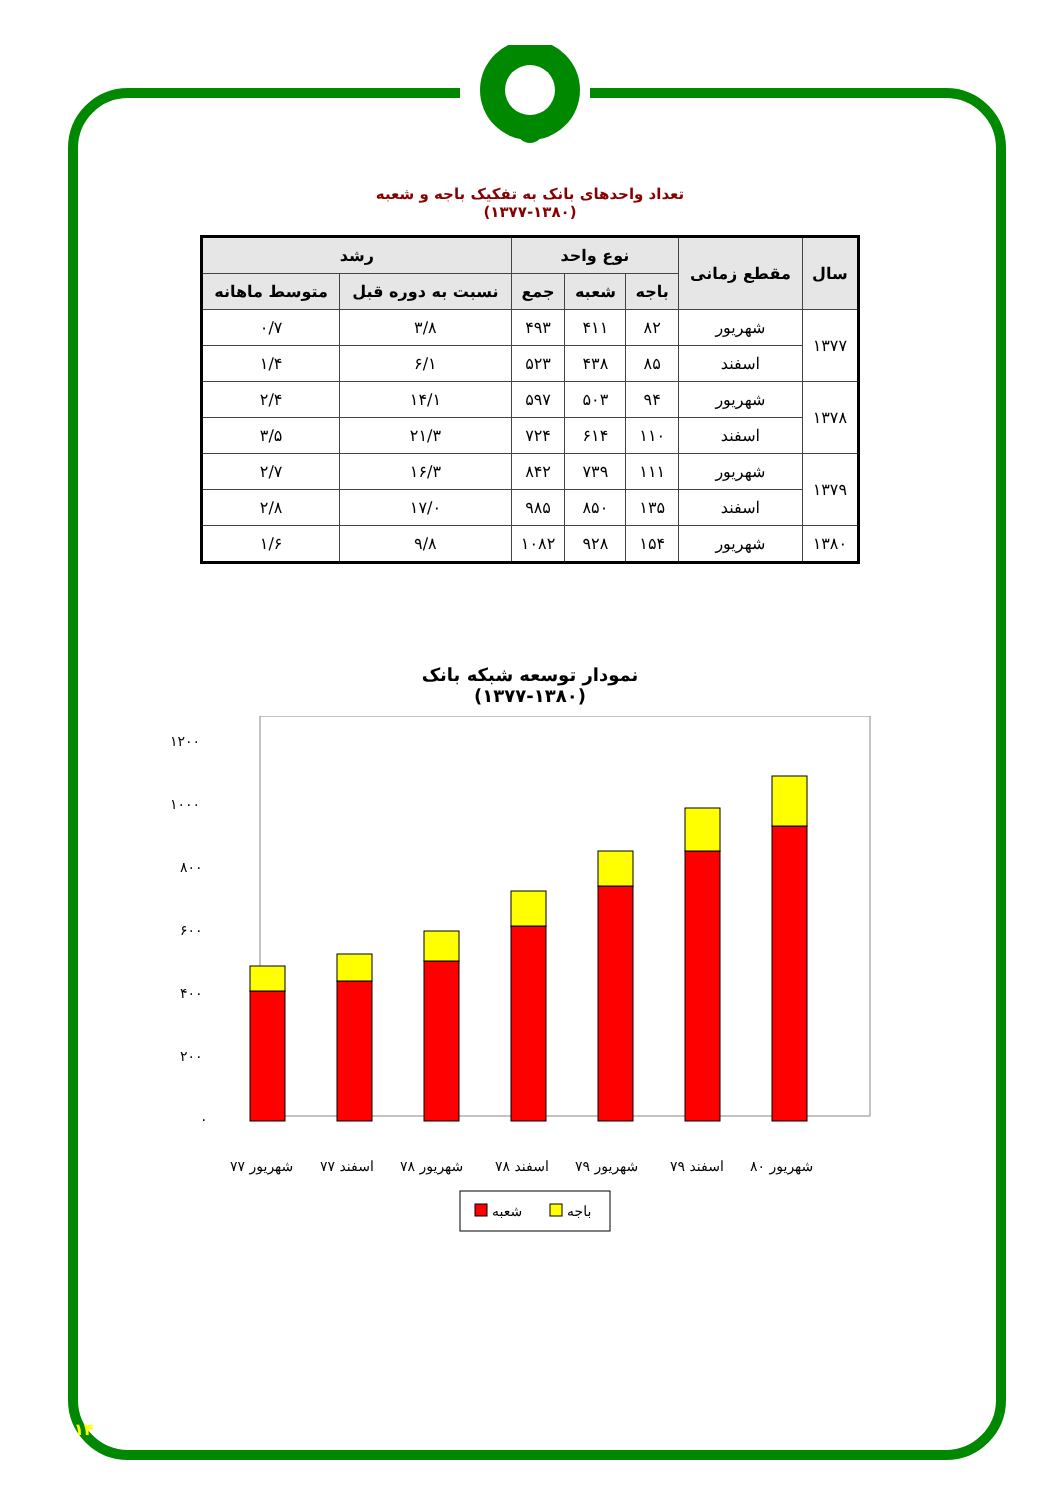تعداد واحدهای بانک به تفکیک باجه و شعبه
(۱۳۷۷-۱۳۸۰)
| سال | مقطع زمانی | نوع واحد | | | رشد | |
| --- | --- | --- | --- | --- | --- | --- |
| | | باجه | شعبه | جمع | نسبت به دوره قبل | متوسط ماهانه |
| ۱۳۷۷ | شهریور | ۸۲ | ۴۱۱ | ۴۹۳ | ۳/۸ | ۰/۷ |
| | اسفند | ۸۵ | ۴۳۸ | ۵۲۳ | ۶/۱ | ۱/۴ |
| ۱۳۷۸ | شهریور | ۹۴ | ۵۰۳ | ۵۹۷ | ۱۴/۱ | ۲/۴ |
| | اسفند | ۱۱۰ | ۶۱۴ | ۷۲۴ | ۲۱/۳ | ۳/۵ |
| ۱۳۷۹ | شهریور | ۱۱۱ | ۷۳۹ | ۸۴۲ | ۱۶/۳ | ۲/۷ |
| | اسفند | ۱۳۵ | ۸۵۰ | ۹۸۵ | ۱۷/۰ | ۲/۸ |
| ۱۳۸۰ | شهریور | ۱۵۴ | ۹۲۸ | ۱۰۸۲ | ۹/۸ | ۱/۶ |
نمودار توسعه شبکه بانک
(۱۳۷۷-۱۳۸۰)
۱۲۰۰
۱۰۰۰
۸۰۰
۶۰۰
۴۰۰
۲۰۰
۰
شهریور ۷۷
اسفند ۷۷
شهریور ۷۸
اسفند ۷۸
شهریور ۷۹
اسفند ۷۹
شهریور ۸۰
شعبه
باجه
۱۴